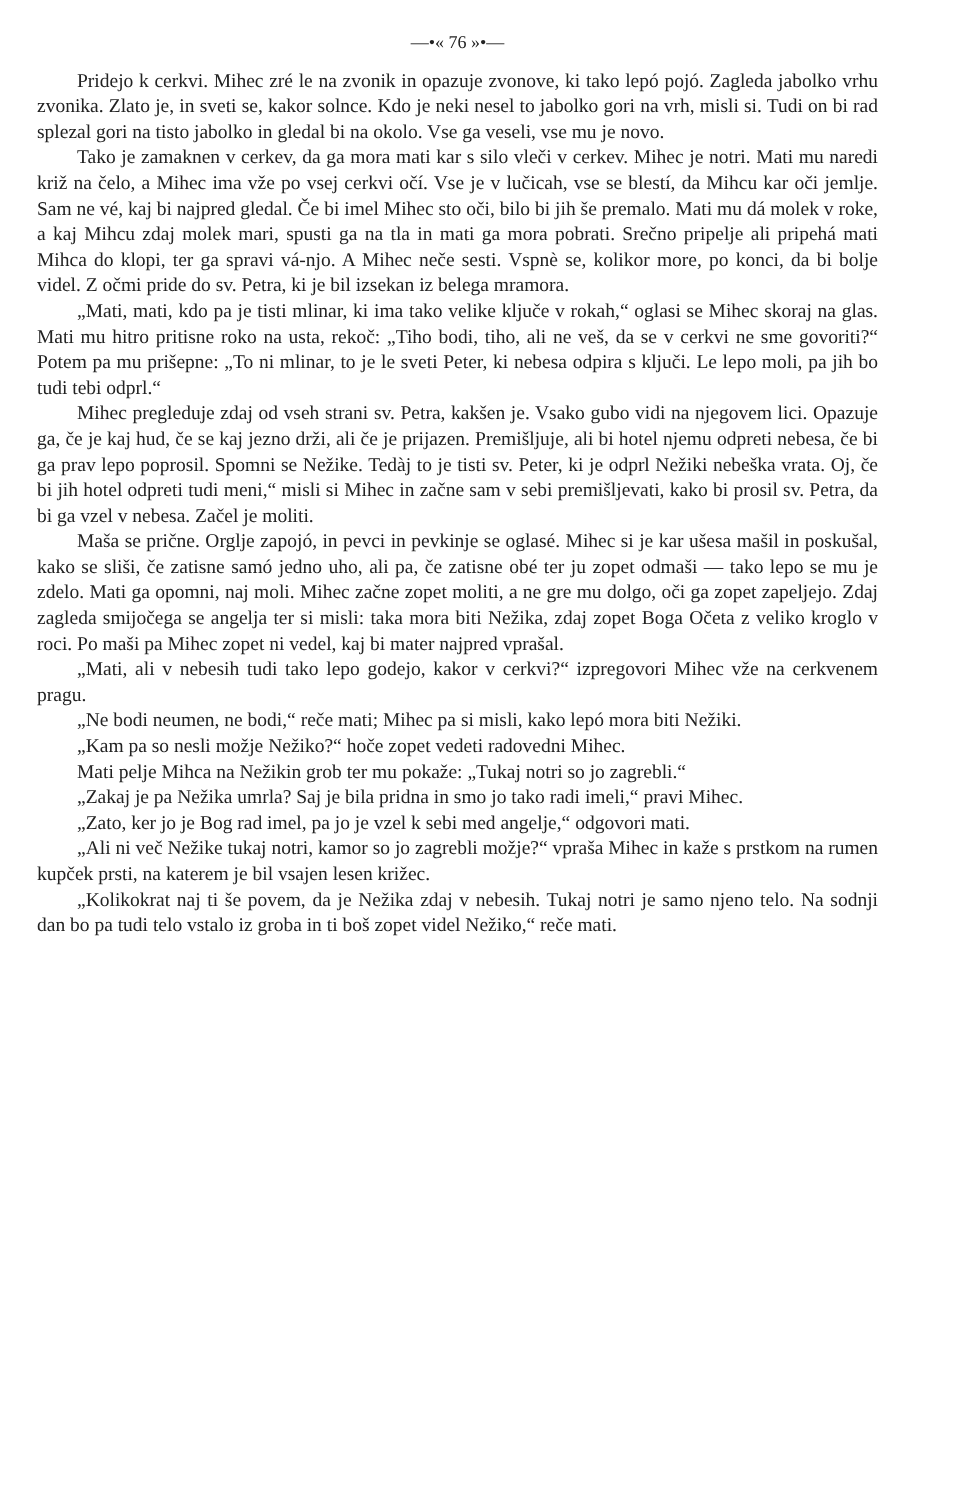—•« 76 »•—
Pridejo k cerkvi. Mihec zré le na zvonik in opazuje zvonove, ki tako lepó pojó. Zagleda jabolko vrhu zvonika. Zlato je, in sveti se, kakor solnce. Kdo je neki nesel to jabolko gori na vrh, misli si. Tudi on bi rad splezal gori na tisto jabolko in gledal bi na okolo. Vse ga veseli, vse mu je novo.
Tako je zamaknen v cerkev, da ga mora mati kar s silo vleči v cerkev. Mihec je notri. Mati mu naredi križ na čelo, a Mihec ima vže po vsej cerkvi očí. Vse je v lučicah, vse se blestí, da Mihcu kar oči jemlje. Sam ne vé, kaj bi najpred gledal. Če bi imel Mihec sto oči, bilo bi jih še premalo. Mati mu dá molek v roke, a kaj Mihcu zdaj molek mari, spusti ga na tla in mati ga mora pobrati. Srečno pripelje ali pripehá mati Mihca do klopi, ter ga spravi vá-njo. A Mihec neče sesti. Vspnè se, kolikor more, po konci, da bi bolje videl. Z očmi pride do sv. Petra, ki je bil izsekan iz belega mramora.
„Mati, mati, kdo pa je tisti mlinar, ki ima tako velike ključe v rokah,“ oglasi se Mihec skoraj na glas. Mati mu hitro pritisne roko na usta, rekoč: „Tiho bodi, tiho, ali ne veš, da se v cerkvi ne sme govoriti?“ Potem pa mu prišepne: „To ni mlinar, to je le sveti Peter, ki nebesa odpira s ključi. Le lepo moli, pa jih bo tudi tebi odprl.“
Mihec pregleduje zdaj od vseh strani sv. Petra, kakšen je. Vsako gubo vidi na njegovem lici. Opazuje ga, če je kaj hud, če se kaj jezno drži, ali če je prijazen. Premišljuje, ali bi hotel njemu odpreti nebesa, če bi ga prav lepo poprosil. Spomni se Nežike. Tedàj to je tisti sv. Peter, ki je odprl Nežiki nebeška vrata. Oj, če bi jih hotel odpreti tudi meni,“ misli si Mihec in začne sam v sebi premišljevati, kako bi prosil sv. Petra, da bi ga vzel v nebesa. Začel je moliti.
Maša se prične. Orglje zapojó, in pevci in pevkinje se oglasé. Mihec si je kar ušesa mašil in poskušal, kako se sliši, če zatisne samó jedno uho, ali pa, če zatisne obé ter ju zopet odmaši — tako lepo se mu je zdelo. Mati ga opomni, naj moli. Mihec začne zopet moliti, a ne gre mu dolgo, oči ga zopet zapeljejo. Zdaj zagleda smijočega se angelja ter si misli: taka mora biti Nežika, zdaj zopet Boga Očeta z veliko kroglo v roci. Po maši pa Mihec zopet ni vedel, kaj bi mater najpred vprašal.
„Mati, ali v nebesih tudi tako lepo godejo, kakor v cerkvi?“ izpregovori Mihec vže na cerkvenem pragu.
„Ne bodi neumen, ne bodi,“ reče mati; Mihec pa si misli, kako lepó mora biti Nežiki.
„Kam pa so nesli možje Nežiko?“ hoče zopet vedeti radovedni Mihec.
Mati pelje Mihca na Nežikin grob ter mu pokaže: „Tukaj notri so jo zagrebli.“
„Zakaj je pa Nežika umrla? Saj je bila pridna in smo jo tako radi imeli,“ pravi Mihec.
„Zato, ker jo je Bog rad imel, pa jo je vzel k sebi med angelje,“ odgovori mati.
„Ali ni več Nežike tukaj notri, kamor so jo zagrebli možje?“ vpraša Mihec in kaže s prstkom na rumen kupček prsti, na katerem je bil vsajen lesen križec.
„Kolikokrat naj ti še povem, da je Nežika zdaj v nebesih. Tukaj notri je samo njeno telo. Na sodnji dan bo pa tudi telo vstalo iz groba in ti boš zopet videl Nežiko,“ reče mati.